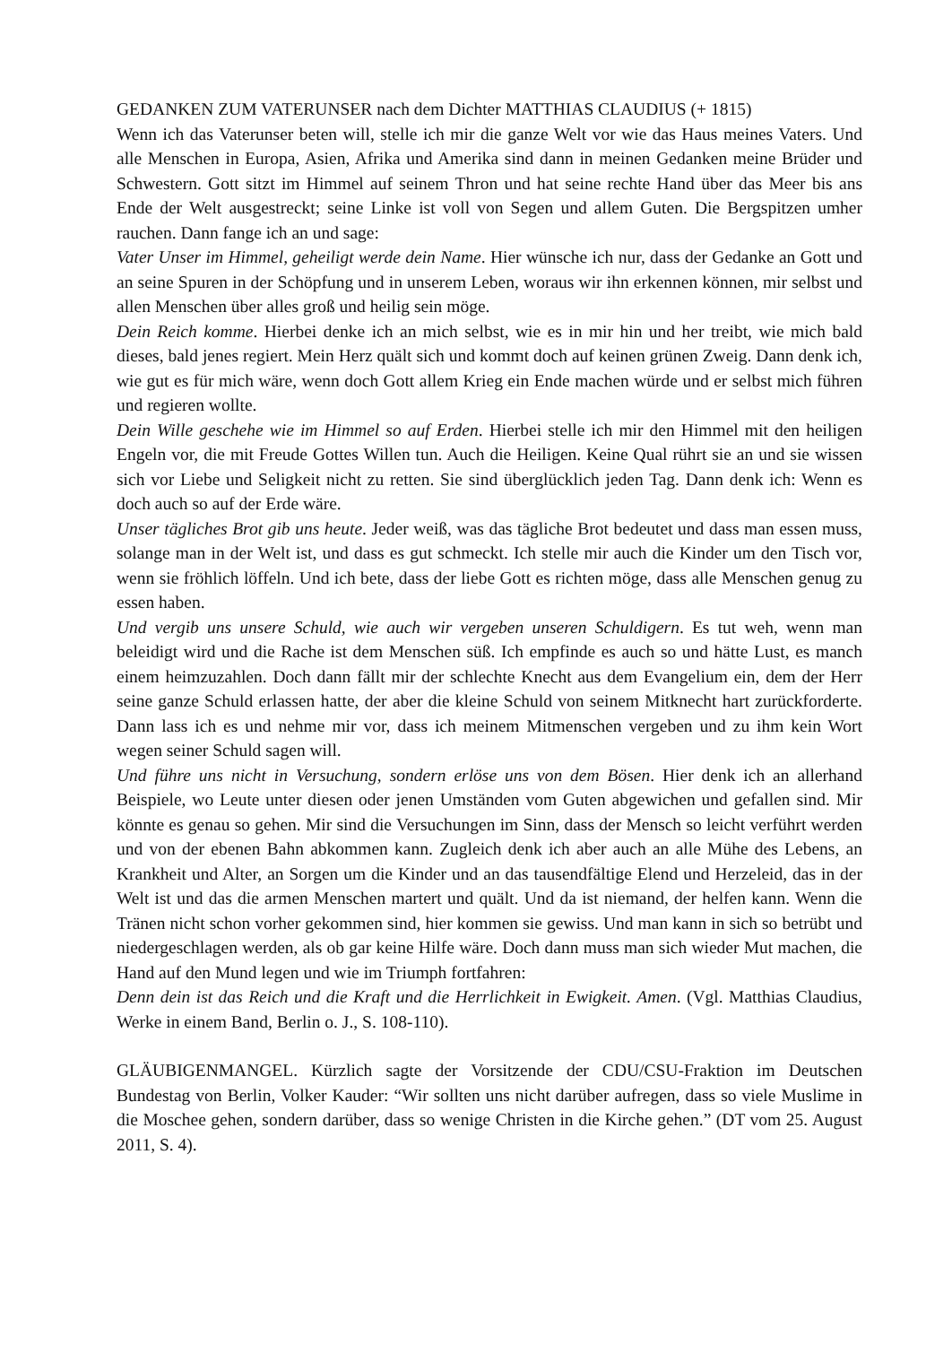GEDANKEN ZUM VATERUNSER nach dem Dichter MATTHIAS CLAUDIUS (+ 1815)
Wenn ich das Vaterunser beten will, stelle ich mir die ganze Welt vor wie das Haus meines Vaters. Und alle Menschen in Europa, Asien, Afrika und Amerika sind dann in meinen Gedanken meine Brüder und Schwestern. Gott sitzt im Himmel auf seinem Thron und hat seine rechte Hand über das Meer bis ans Ende der Welt ausgestreckt; seine Linke ist voll von Segen und allem Guten. Die Bergspitzen umher rauchen. Dann fange ich an und sage:
Vater Unser im Himmel, geheiligt werde dein Name. Hier wünsche ich nur, dass der Gedanke an Gott und an seine Spuren in der Schöpfung und in unserem Leben, woraus wir ihn erkennen können, mir selbst und allen Menschen über alles groß und heilig sein möge.
Dein Reich komme. Hierbei denke ich an mich selbst, wie es in mir hin und her treibt, wie mich bald dieses, bald jenes regiert. Mein Herz quält sich und kommt doch auf keinen grünen Zweig. Dann denk ich, wie gut es für mich wäre, wenn doch Gott allem Krieg ein Ende machen würde und er selbst mich führen und regieren wollte.
Dein Wille geschehe wie im Himmel so auf Erden. Hierbei stelle ich mir den Himmel mit den heiligen Engeln vor, die mit Freude Gottes Willen tun. Auch die Heiligen. Keine Qual rührt sie an und sie wissen sich vor Liebe und Seligkeit nicht zu retten. Sie sind überglücklich jeden Tag. Dann denk ich: Wenn es doch auch so auf der Erde wäre.
Unser tägliches Brot gib uns heute. Jeder weiß, was das tägliche Brot bedeutet und dass man essen muss, solange man in der Welt ist, und dass es gut schmeckt. Ich stelle mir auch die Kinder um den Tisch vor, wenn sie fröhlich löffeln. Und ich bete, dass der liebe Gott es richten möge, dass alle Menschen genug zu essen haben.
Und vergib uns unsere Schuld, wie auch wir vergeben unseren Schuldigern. Es tut weh, wenn man beleidigt wird und die Rache ist dem Menschen süß. Ich empfinde es auch so und hätte Lust, es manch einem heimzuzahlen. Doch dann fällt mir der schlechte Knecht aus dem Evangelium ein, dem der Herr seine ganze Schuld erlassen hatte, der aber die kleine Schuld von seinem Mitknecht hart zurückforderte. Dann lass ich es und nehme mir vor, dass ich meinem Mitmenschen vergeben und zu ihm kein Wort wegen seiner Schuld sagen will.
Und führe uns nicht in Versuchung, sondern erlöse uns von dem Bösen. Hier denk ich an allerhand Beispiele, wo Leute unter diesen oder jenen Umständen vom Guten abgewichen und gefallen sind. Mir könnte es genau so gehen. Mir sind die Versuchungen im Sinn, dass der Mensch so leicht verführt werden und von der ebenen Bahn abkommen kann. Zugleich denk ich aber auch an alle Mühe des Lebens, an Krankheit und Alter, an Sorgen um die Kinder und an das tausendfältige Elend und Herzeleid, das in der Welt ist und das die armen Menschen martert und quält. Und da ist niemand, der helfen kann. Wenn die Tränen nicht schon vorher gekommen sind, hier kommen sie gewiss. Und man kann in sich so betrübt und niedergeschlagen werden, als ob gar keine Hilfe wäre. Doch dann muss man sich wieder Mut machen, die Hand auf den Mund legen und wie im Triumph fortfahren:
Denn dein ist das Reich und die Kraft und die Herrlichkeit in Ewigkeit. Amen. (Vgl. Matthias Claudius, Werke in einem Band, Berlin o. J., S. 108-110).
GLÄUBIGENMANGEL. Kürzlich sagte der Vorsitzende der CDU/CSU-Fraktion im Deutschen Bundestag von Berlin, Volker Kauder: “Wir sollten uns nicht darüber aufregen, dass so viele Muslime in die Moschee gehen, sondern darüber, dass so wenige Christen in die Kirche gehen.” (DT vom 25. August 2011, S. 4).